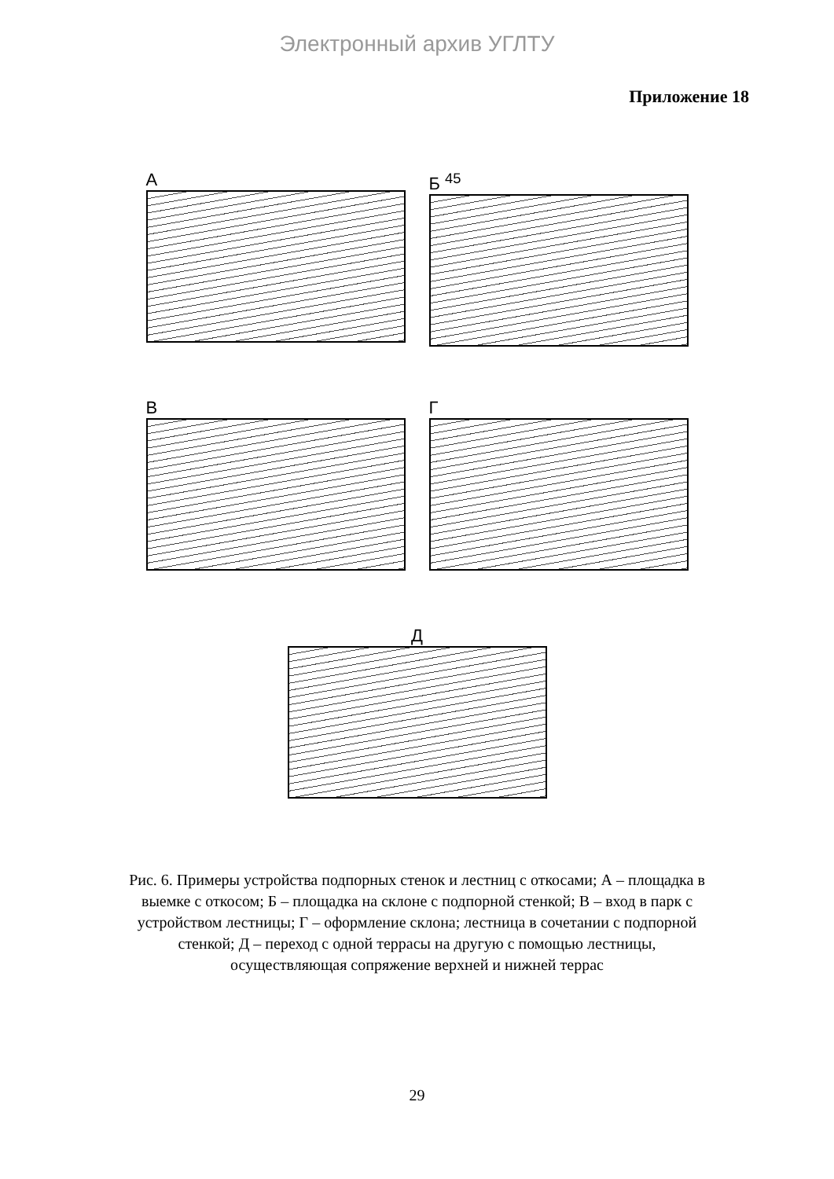Электронный архив УГЛТУ
Приложение 18
А Б <sup>45</sup>
В Г
Д
Рис. 6. Примеры устройства подпорных стенок и лестниц с откосами; А – площадка в выемке с откосом; Б – площадка на склоне с подпорной стенкой; В – вход в парк с устройством лестницы; Г – оформление склона; лестница в сочетании с подпорной стенкой; Д – переход с одной террасы на другую с помощью лестницы, осуществляющая сопряжение верхней и нижней террас
29